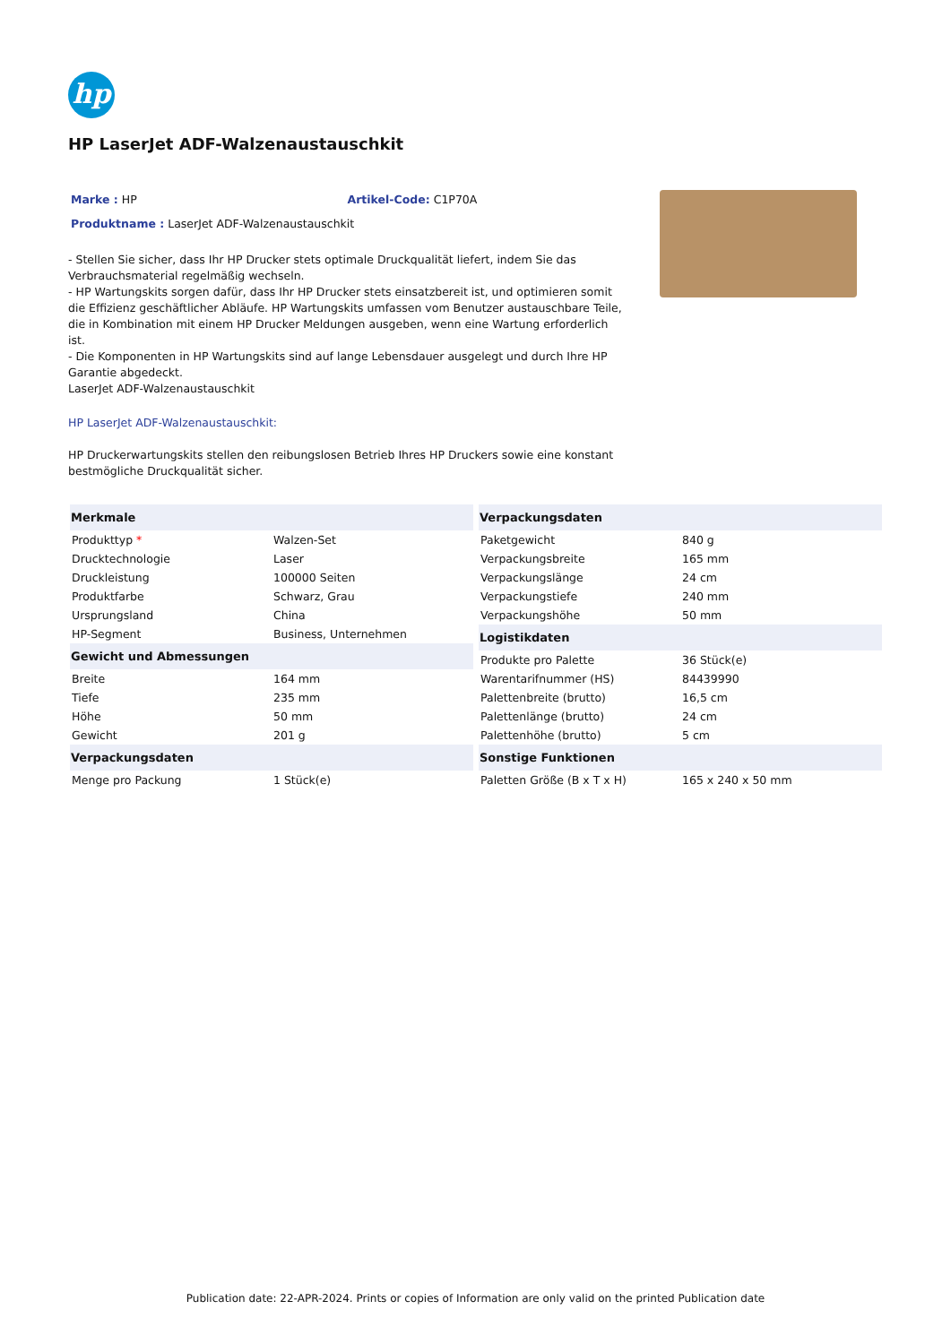hp
HP LaserJet ADF-Walzenaustauschkit
Marke : HP Artikel-Code: C1P70A
Produktname : LaserJet ADF-Walzenaustauschkit
- Stellen Sie sicher, dass Ihr HP Drucker stets optimale Druckqualität liefert, indem Sie das Verbrauchsmaterial regelmäßig wechseln.
- HP Wartungskits sorgen dafür, dass Ihr HP Drucker stets einsatzbereit ist, und optimieren somit die Effizienz geschäftlicher Abläufe. HP Wartungskits umfassen vom Benutzer austauschbare Teile, die in Kombination mit einem HP Drucker Meldungen ausgeben, wenn eine Wartung erforderlich ist.
- Die Komponenten in HP Wartungskits sind auf lange Lebensdauer ausgelegt und durch Ihre HP Garantie abgedeckt.
LaserJet ADF-Walzenaustauschkit
HP LaserJet ADF-Walzenaustauschkit:
HP Druckerwartungskits stellen den reibungslosen Betrieb Ihres HP Druckers sowie eine konstant bestmögliche Druckqualität sicher.
| Merkmale | |
| --- | --- |
| Produkttyp * | Walzen-Set |
| Drucktechnologie | Laser |
| Druckleistung | 100000 Seiten |
| Produktfarbe | Schwarz, Grau |
| Ursprungsland | China |
| HP-Segment | Business, Unternehmen |
| Gewicht und Abmessungen | |
| Breite | 164 mm |
| Tiefe | 235 mm |
| Höhe | 50 mm |
| Gewicht | 201 g |
| Verpackungsdaten | |
| Menge pro Packung | 1 Stück(e) |
| Verpackungsdaten | |
| --- | --- |
| Paketgewicht | 840 g |
| Verpackungsbreite | 165 mm |
| Verpackungslänge | 24 cm |
| Verpackungstiefe | 240 mm |
| Verpackungshöhe | 50 mm |
| Logistikdaten | |
| Produkte pro Palette | 36 Stück(e) |
| Warentarifnummer (HS) | 84439990 |
| Palettenbreite (brutto) | 16,5 cm |
| Palettenlänge (brutto) | 24 cm |
| Palettenhöhe (brutto) | 5 cm |
| Sonstige Funktionen | |
| Paletten Größe (B x T x H) | 165 x 240 x 50 mm |
Publication date: 22-APR-2024. Prints or copies of Information are only valid on the printed Publication date